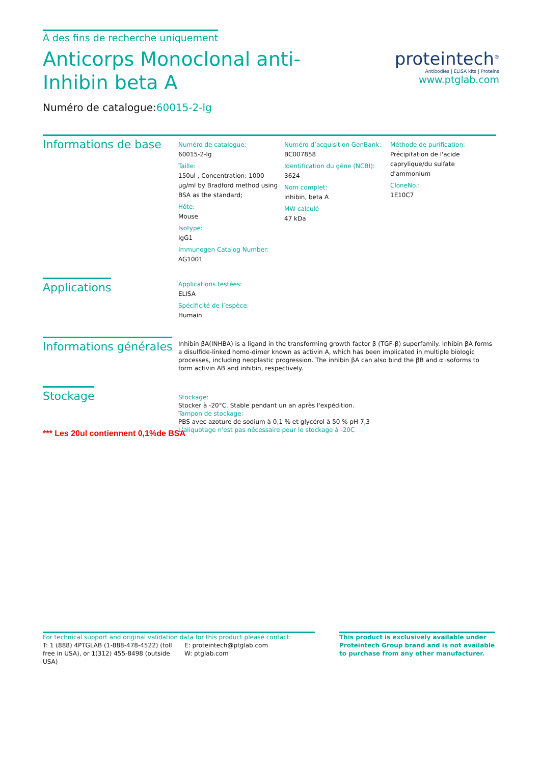À des fins de recherche uniquement
Anticorps Monoclonal anti-Inhibin beta A
Numéro de catalogue:60015-2-lg
proteintech<sup>®</sup>
Antibodies | ELISA kits | Proteins
www.ptglab.com
Informations de base
Numéro de catalogue:
60015-2-Ig
Taille:
150ul , Concentration: 1000 μg/ml by Bradford method using BSA as the standard;
Hôte:
Mouse
Isotype:
IgG1
Immunogen Catalog Number:
AG1001
Numéro d’acquisition GenBank:
BC007858
Identification du gène (NCBI):
3624
Nom complet:
inhibin, beta A
MW calculé
47 kDa
Méthode de purification:
Précipitation de l'acide caprylique/du sulfate d'ammonium
CloneNo.:
1E10C7
Applications
Applications testées:
ELISA
Spécificité de l’espèce:
Humain
Informations générales
Inhibin βA(INHBA) is a ligand in the transforming growth factor β (TGF-β) superfamily. Inhibin βA forms a disulfide-linked homo-dimer known as activin A, which has been implicated in multiple biologic processes, including neoplastic progression. The inhibin βA can also bind the βB and α isoforms to form activin AB and inhibin, respectively.
Stockage
Stockage:
Stocker à -20°C. Stable pendant un an après l'expédition.
Tampon de stockage:
PBS avec azoture de sodium à 0,1 % et glycérol à 50 % pH 7,3
L'aliquotage n'est pas nécessaire pour le stockage à -20C
*** Les 20ul contiennent 0,1%de BSA
For technical support and original validation data for this product please contact:
T: 1 (888) 4PTGLAB (1-888-478-4522) (toll free in USA), or 1(312) 455-8498 (outside USA)
E: proteintech@ptglab.com
W: ptglab.com
This product is exclusively available under Proteintech Group brand and is not available to purchase from any other manufacturer.